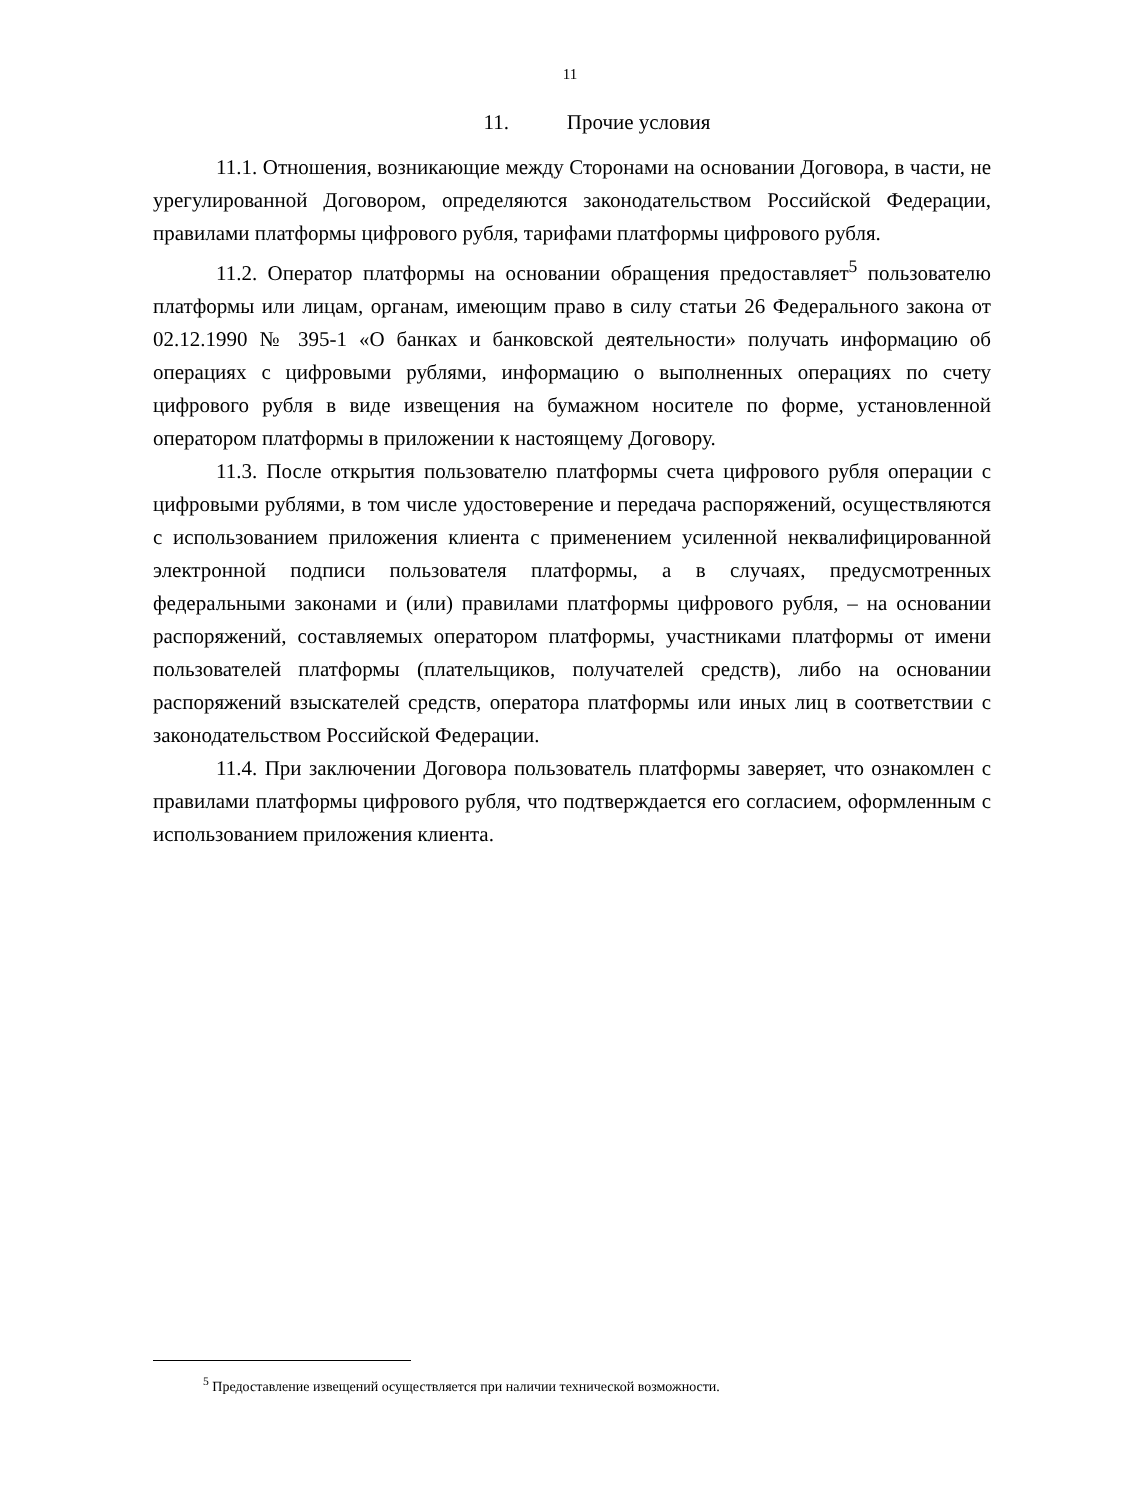11
11. Прочие условия
11.1. Отношения, возникающие между Сторонами на основании Договора, в части, не урегулированной Договором, определяются законодательством Российской Федерации, правилами платформы цифрового рубля, тарифами платформы цифрового рубля.
11.2. Оператор платформы на основании обращения предоставляет<sup>5</sup> пользователю платформы или лицам, органам, имеющим право в силу статьи 26 Федерального закона от 02.12.1990 № 395-1 «О банках и банковской деятельности» получать информацию об операциях с цифровыми рублями, информацию о выполненных операциях по счету цифрового рубля в виде извещения на бумажном носителе по форме, установленной оператором платформы в приложении к настоящему Договору.
11.3. После открытия пользователю платформы счета цифрового рубля операции с цифровыми рублями, в том числе удостоверение и передача распоряжений, осуществляются с использованием приложения клиента с применением усиленной неквалифицированной электронной подписи пользователя платформы, а в случаях, предусмотренных федеральными законами и (или) правилами платформы цифрового рубля, – на основании распоряжений, составляемых оператором платформы, участниками платформы от имени пользователей платформы (плательщиков, получателей средств), либо на основании распоряжений взыскателей средств, оператора платформы или иных лиц в соответствии с законодательством Российской Федерации.
11.4. При заключении Договора пользователь платформы заверяет, что ознакомлен с правилами платформы цифрового рубля, что подтверждается его согласием, оформленным с использованием приложения клиента.
<sup>5</sup> Предоставление извещений осуществляется при наличии технической возможности.